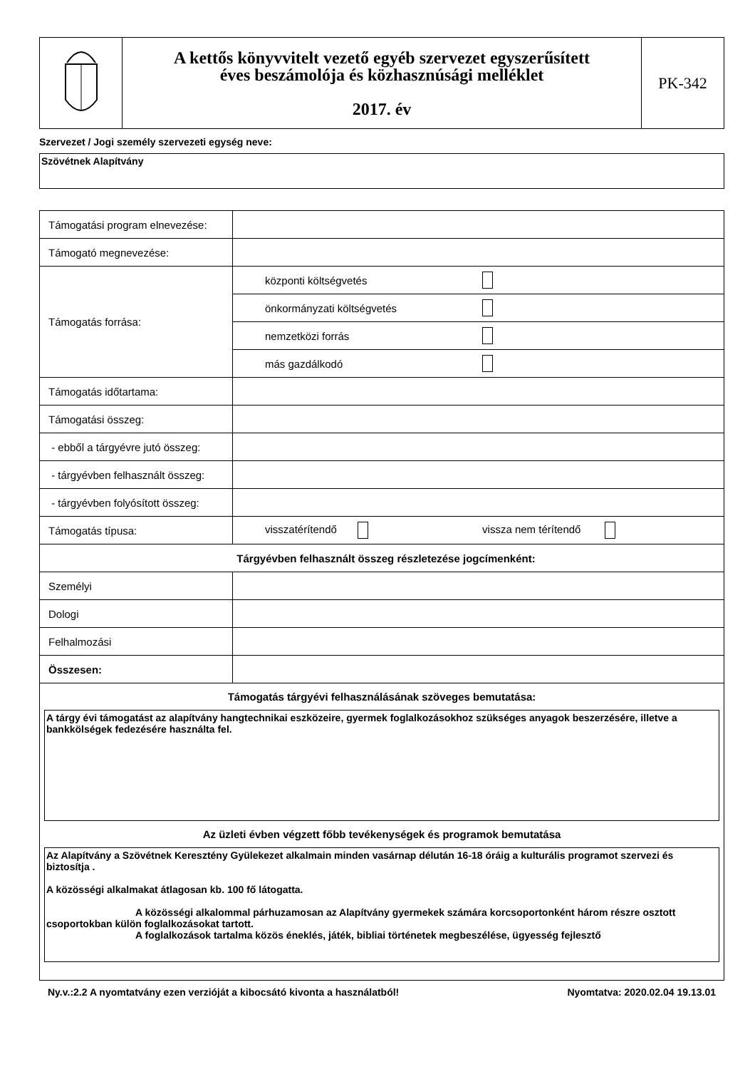| | A kettős könyvvitelt vezető egyéb szervezet egyszerűsített éves beszámolója és közhasznúsági melléklet 2017. év | PK-342 |
Szervezet / Jogi személy szervezeti egység neve:
Szövétnek Alapítvány
| Támogatási program elnevezése: | |
| Támogató megnevezése: | |
| Támogatás forrása: | / központi költségvetés / / / önkormányzati költségvetés / / / nemzetközi forrás / / / más gazdálkodó / / |
| Támogatás időtartama: | |
| Támogatási összeg: | |
| - ebből a tárgyévre jutó összeg: | |
| - tárgyévben felhasznált összeg: | |
| - tárgyévben folyósított összeg: | |
| Támogatás típusa: | visszatérítendő vissza nem térítendő |
| Tárgyévben felhasznált összeg részletezése jogcímenként: | |
| Személyi | |
| Dologi | |
| Felhalmozási | |
| Összesen: | |
| Támogatás tárgyévi felhasználásának szöveges bemutatása: A tárgy évi támogatást az alapítvány hangtechnikai eszközeire, gyermek foglalkozásokhoz szükséges anyagok beszerzésére, illetve a bankkölségek fedezésére használta fel. Az üzleti évben végzett főbb tevékenységek és programok bemutatása Az Alapítvány a Szövétnek Keresztény Gyülekezet alkalmain minden vasárnap délután 16-18 óráig a kulturális programot szervezi és biztosítja . A közösségi alkalmakat átlagosan kb. 100 fő látogatta. A közösségi alkalommal párhuzamosan az Alapítvány gyermekek számára korcsoportonként három részre osztott csoportokban külön foglalkozásokat tartott. A foglalkozások tartalma közös éneklés, játék, bibliai történetek megbeszélése, ügyesség fejlesztő | |
Ny.v.:2.2 A nyomtatvány ezen verzióját a kibocsátó kivonta a használatból! Nyomtatva: 2020.02.04 19.13.01